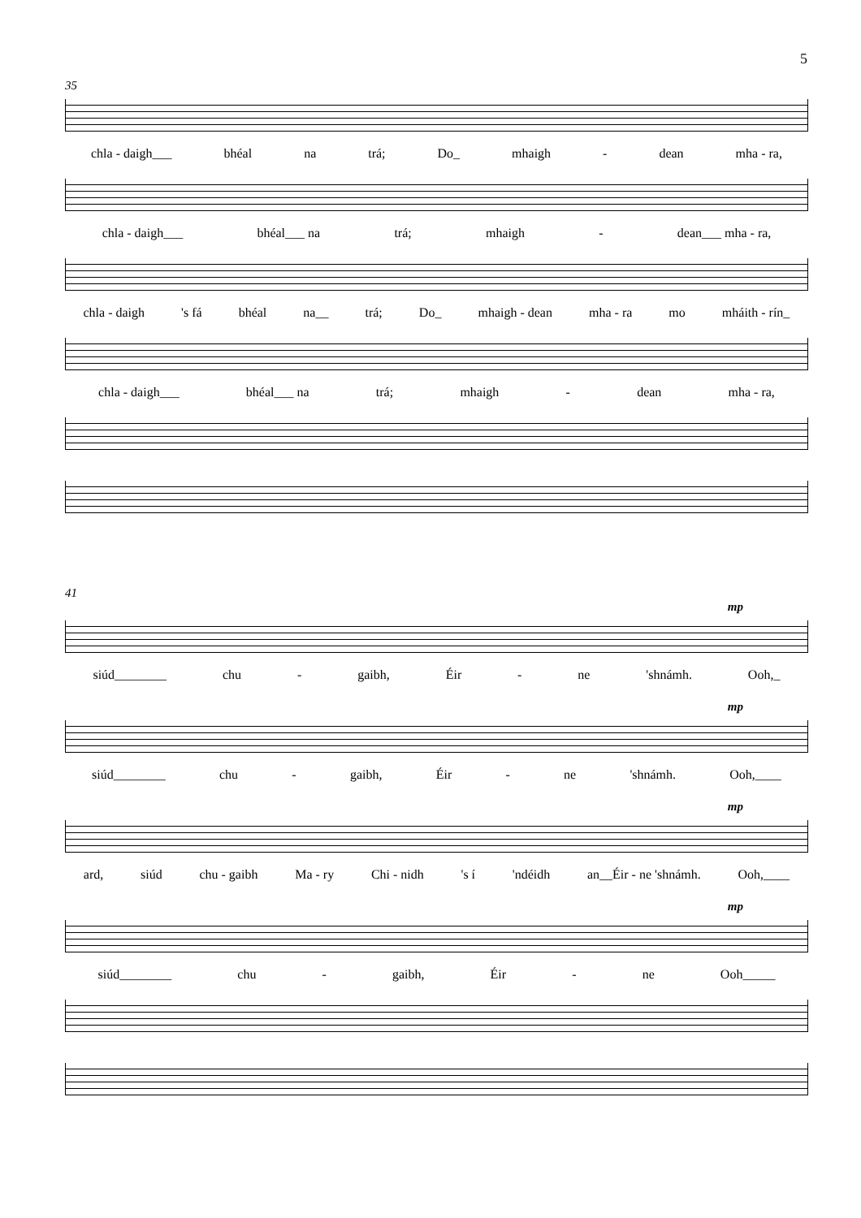5
35
chla - daigh___ bhéal na trá; Do_ mhaigh - dean mha - ra,
chla - daigh___ bhéal___ na trá; mhaigh - dean___ mha - ra,
chla - daigh 's fá bhéal na__ trá; Do_ mhaigh - dean mha - ra mo mháith - rín_
chla - daigh___ bhéal___ na trá; mhaigh - dean mha - ra,
41
mp
siúd________ chu - gaibh, Éir - ne 'shnámh. Ooh,_
mp
siúd________ chu - gaibh, Éir - ne 'shnámh. Ooh,____
mp
ard, siúd chu - gaibh Ma - ry Chi - nidh 's í 'ndéidh an__Éir - ne 'shnámh. Ooh,____
mp
siúd________ chu - gaibh, Éir - ne Ooh_____